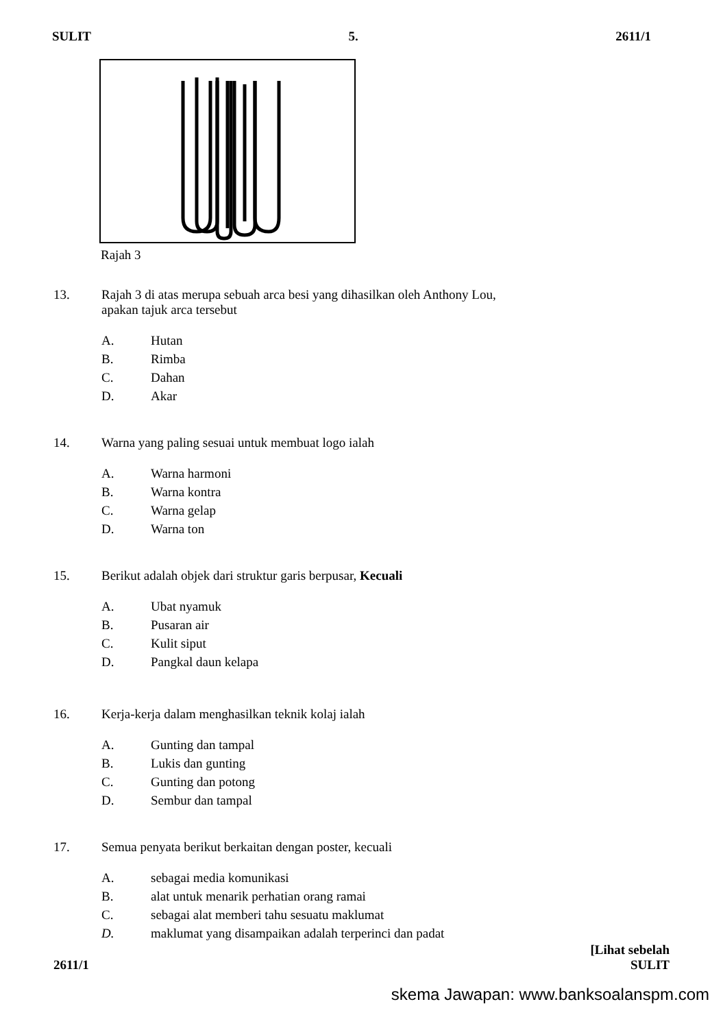SULIT 5. 2611/1
Rajah 3
13. Rajah 3 di atas merupa sebuah arca besi yang dihasilkan oleh Anthony Lou,
apakan tajuk arca tersebut
A. Hutan
B. Rimba
C. Dahan
D. Akar
14. Warna yang paling sesuai untuk membuat logo ialah
A. Warna harmoni
B. Warna kontra
C. Warna gelap
D. Warna ton
15. Berikut adalah objek dari struktur garis berpusar, Kecuali
A. Ubat nyamuk
B. Pusaran air
C. Kulit siput
D. Pangkal daun kelapa
16. Kerja-kerja dalam menghasilkan teknik kolaj ialah
A. Gunting dan tampal
B. Lukis dan gunting
C. Gunting dan potong
D. Sembur dan tampal
17. Semua penyata berikut berkaitan dengan poster, kecuali
A. sebagai media komunikasi
B. alat untuk menarik perhatian orang ramai
C. sebagai alat memberi tahu sesuatu maklumat
D. maklumat yang disampaikan adalah terperinci dan padat
2611/1 [Lihat sebelah
SULIT
skema Jawapan: www.banksoalanspm.com